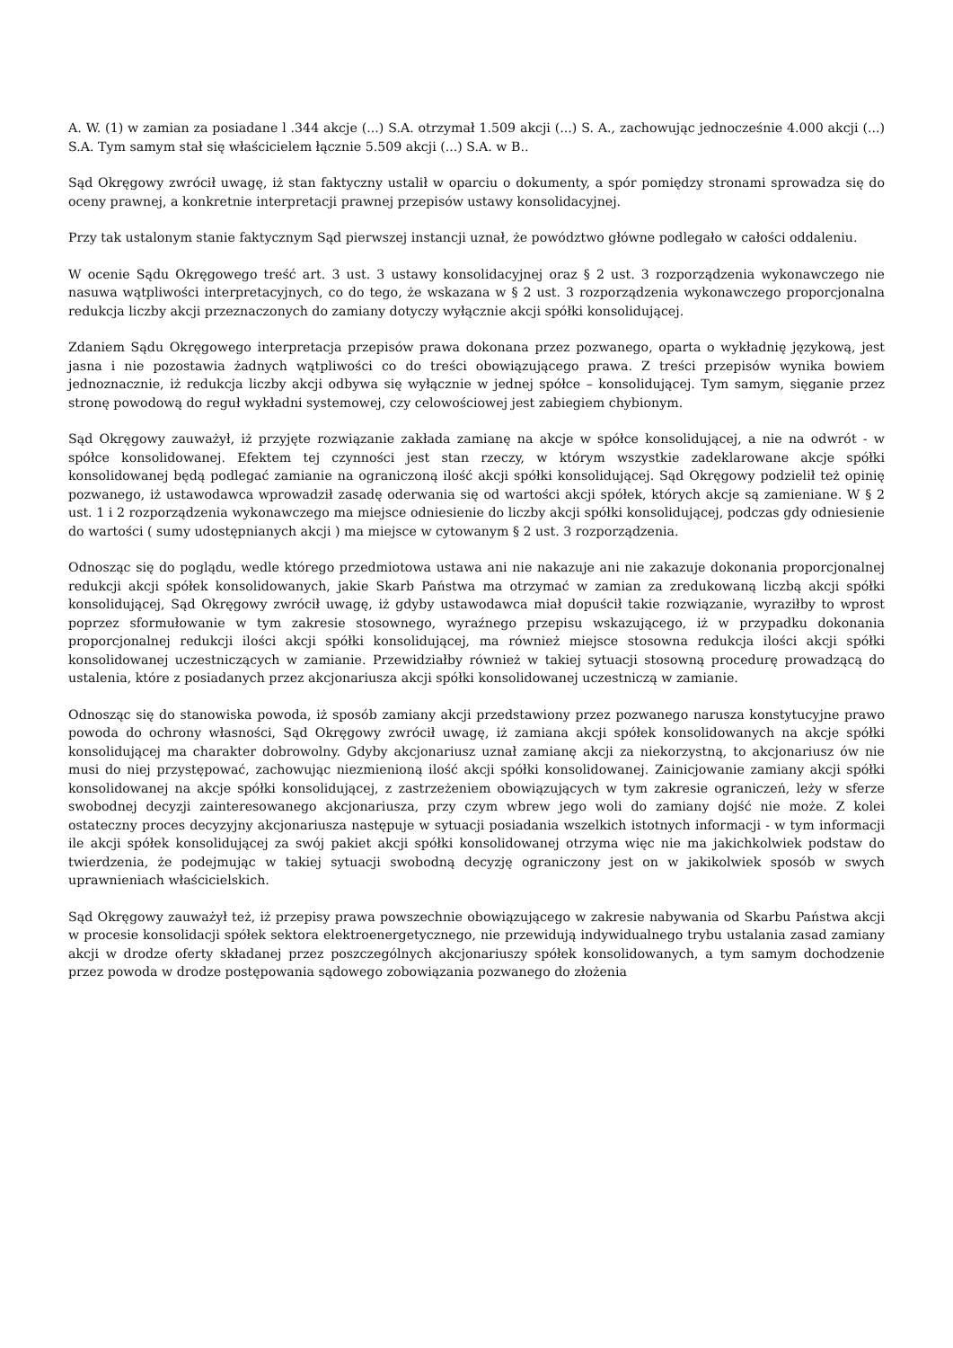A. W. (1) w zamian za posiadane l .344 akcje (...) S.A. otrzymał 1.509 akcji (...) S. A., zachowując jednocześnie 4.000 akcji (...) S.A. Tym samym stał się właścicielem łącznie 5.509 akcji (...) S.A. w B..
Sąd Okręgowy zwrócił uwagę, iż stan faktyczny ustalił w oparciu o dokumenty, a spór pomiędzy stronami sprowadza się do oceny prawnej, a konkretnie interpretacji prawnej przepisów ustawy konsolidacyjnej.
Przy tak ustalonym stanie faktycznym Sąd pierwszej instancji uznał, że powództwo główne podlegało w całości oddaleniu.
W ocenie Sądu Okręgowego treść art. 3 ust. 3 ustawy konsolidacyjnej oraz § 2 ust. 3 rozporządzenia wykonawczego nie nasuwa wątpliwości interpretacyjnych, co do tego, że wskazana w § 2 ust. 3 rozporządzenia wykonawczego proporcjonalna redukcja liczby akcji przeznaczonych do zamiany dotyczy wyłącznie akcji spółki konsolidującej.
Zdaniem Sądu Okręgowego interpretacja przepisów prawa dokonana przez pozwanego, oparta o wykładnię językową, jest jasna i nie pozostawia żadnych wątpliwości co do treści obowiązującego prawa. Z treści przepisów wynika bowiem jednoznacznie, iż redukcja liczby akcji odbywa się wyłącznie w jednej spółce – konsolidującej. Tym samym, sięganie przez stronę powodową do reguł wykładni systemowej, czy celowościowej jest zabiegiem chybionym.
Sąd Okręgowy zauważył, iż przyjęte rozwiązanie zakłada zamianę na akcje w spółce konsolidującej, a nie na odwrót - w spółce konsolidowanej. Efektem tej czynności jest stan rzeczy, w którym wszystkie zadeklarowane akcje spółki konsolidowanej będą podlegać zamianie na ograniczoną ilość akcji spółki konsolidującej. Sąd Okręgowy podzielił też opinię pozwanego, iż ustawodawca wprowadził zasadę oderwania się od wartości akcji spółek, których akcje są zamieniane. W § 2 ust. 1 i 2 rozporządzenia wykonawczego ma miejsce odniesienie do liczby akcji spółki konsolidującej, podczas gdy odniesienie do wartości ( sumy udostępnianych akcji ) ma miejsce w cytowanym § 2 ust. 3 rozporządzenia.
Odnosząc się do poglądu, wedle którego przedmiotowa ustawa ani nie nakazuje ani nie zakazuje dokonania proporcjonalnej redukcji akcji spółek konsolidowanych, jakie Skarb Państwa ma otrzymać w zamian za zredukowaną liczbą akcji spółki konsolidującej, Sąd Okręgowy zwrócił uwagę, iż gdyby ustawodawca miał dopuścił takie rozwiązanie, wyraziłby to wprost poprzez sformułowanie w tym zakresie stosownego, wyraźnego przepisu wskazującego, iż w przypadku dokonania proporcjonalnej redukcji ilości akcji spółki konsolidującej, ma również miejsce stosowna redukcja ilości akcji spółki konsolidowanej uczestniczących w zamianie. Przewidziałby również w takiej sytuacji stosowną procedurę prowadzącą do ustalenia, które z posiadanych przez akcjonariusza akcji spółki konsolidowanej uczestniczą w zamianie.
Odnosząc się do stanowiska powoda, iż sposób zamiany akcji przedstawiony przez pozwanego narusza konstytucyjne prawo powoda do ochrony własności, Sąd Okręgowy zwrócił uwagę, iż zamiana akcji spółek konsolidowanych na akcje spółki konsolidującej ma charakter dobrowolny. Gdyby akcjonariusz uznał zamianę akcji za niekorzystną, to akcjonariusz ów nie musi do niej przystępować, zachowując niezmienioną ilość akcji spółki konsolidowanej. Zainicjowanie zamiany akcji spółki konsolidowanej na akcje spółki konsolidującej, z zastrzeżeniem obowiązujących w tym zakresie ograniczeń, leży w sferze swobodnej decyzji zainteresowanego akcjonariusza, przy czym wbrew jego woli do zamiany dojść nie może. Z kolei ostateczny proces decyzyjny akcjonariusza następuje w sytuacji posiadania wszelkich istotnych informacji - w tym informacji ile akcji spółek konsolidującej za swój pakiet akcji spółki konsolidowanej otrzyma więc nie ma jakichkolwiek podstaw do twierdzenia, że podejmując w takiej sytuacji swobodną decyzję ograniczony jest on w jakikolwiek sposób w swych uprawnieniach właścicielskich.
Sąd Okręgowy zauważył też, iż przepisy prawa powszechnie obowiązującego w zakresie nabywania od Skarbu Państwa akcji w procesie konsolidacji spółek sektora elektroenergetycznego, nie przewidują indywidualnego trybu ustalania zasad zamiany akcji w drodze oferty składanej przez poszczególnych akcjonariuszy spółek konsolidowanych, a tym samym dochodzenie przez powoda w drodze postępowania sądowego zobowiązania pozwanego do złożenia